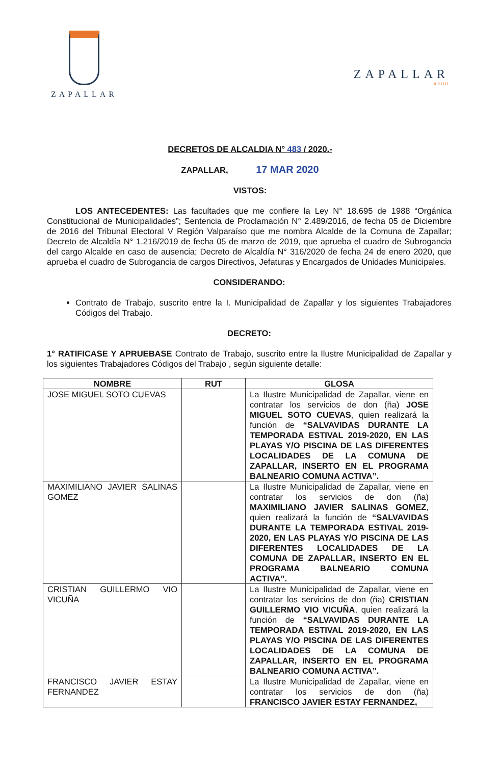ZAPALLAR
ZAPALLAR
RRHH
DECRETOS DE ALCALDIA N° 483 / 2020.-
ZAPALLAR, 17 MAR 2020
VISTOS:
LOS ANTECEDENTES: Las facultades que me confiere la Ley N° 18.695 de 1988 “Orgánica Constitucional de Municipalidades”; Sentencia de Proclamación N° 2.489/2016, de fecha 05 de Diciembre de 2016 del Tribunal Electoral V Región Valparaíso que me nombra Alcalde de la Comuna de Zapallar; Decreto de Alcaldía N° 1.216/2019 de fecha 05 de marzo de 2019, que aprueba el cuadro de Subrogancia del cargo Alcalde en caso de ausencia; Decreto de Alcaldía N° 316/2020 de fecha 24 de enero 2020, que aprueba el cuadro de Subrogancia de cargos Directivos, Jefaturas y Encargados de Unidades Municipales.
CONSIDERANDO:
Contrato de Trabajo, suscrito entre la I. Municipalidad de Zapallar y los siguientes Trabajadores Códigos del Trabajo.
DECRETO:
1° RATIFICASE Y APRUEBASE Contrato de Trabajo, suscrito entre la Ilustre Municipalidad de Zapallar y los siguientes Trabajadores Códigos del Trabajo , según siguiente detalle:
| NOMBRE | RUT | GLOSA |
| --- | --- | --- |
| JOSE MIGUEL SOTO CUEVAS | | La Ilustre Municipalidad de Zapallar, viene en contratar los servicios de don (ña) JOSE MIGUEL SOTO CUEVAS , quien realizará la función de “SALVAVIDAS DURANTE LA TEMPORADA ESTIVAL 2019-2020, EN LAS PLAYAS Y/O PISCINA DE LAS DIFERENTES LOCALIDADES DE LA COMUNA DE ZAPALLAR, INSERTO EN EL PROGRAMA BALNEARIO COMUNA ACTIVA”. |
| MAXIMILIANO JAVIER SALINAS GOMEZ | | La Ilustre Municipalidad de Zapallar, viene en contratar los servicios de don (ña) MAXIMILIANO JAVIER SALINAS GOMEZ , quien realizará la función de “SALVAVIDAS DURANTE LA TEMPORADA ESTIVAL 2019-2020, EN LAS PLAYAS Y/O PISCINA DE LAS DIFERENTES LOCALIDADES DE LA COMUNA DE ZAPALLAR, INSERTO EN EL PROGRAMA BALNEARIO COMUNA ACTIVA”. |
| CRISTIAN GUILLERMO VIO VICUÑA | | La Ilustre Municipalidad de Zapallar, viene en contratar los servicios de don (ña) CRISTIAN GUILLERMO VIO VICUÑA , quien realizará la función de “SALVAVIDAS DURANTE LA TEMPORADA ESTIVAL 2019-2020, EN LAS PLAYAS Y/O PISCINA DE LAS DIFERENTES LOCALIDADES DE LA COMUNA DE ZAPALLAR, INSERTO EN EL PROGRAMA BALNEARIO COMUNA ACTIVA”. |
| FRANCISCO JAVIER ESTAY FERNANDEZ | | La Ilustre Municipalidad de Zapallar, viene en contratar los servicios de don (ña) FRANCISCO JAVIER ESTAY FERNANDEZ, |